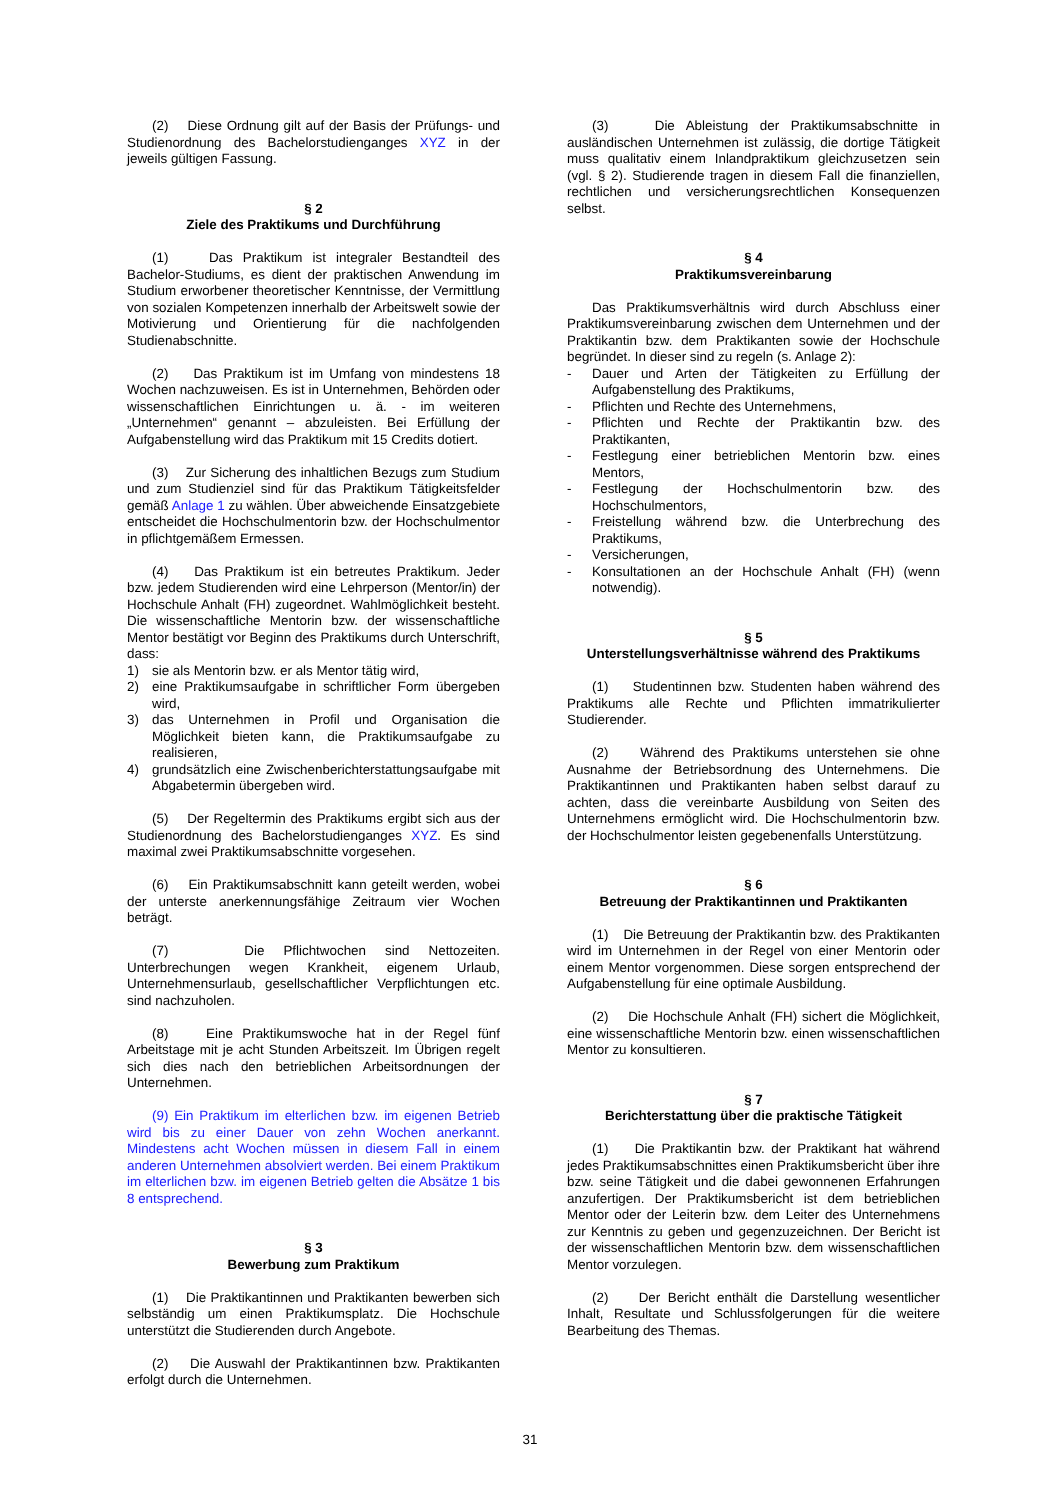(2) Diese Ordnung gilt auf der Basis der Prüfungs- und Studienordnung des Bachelorstudienganges XYZ in der jeweils gültigen Fassung.
§ 2
Ziele des Praktikums und Durchführung
(1) Das Praktikum ist integraler Bestandteil des Bachelor-Studiums, es dient der praktischen Anwendung im Studium erworbener theoretischer Kenntnisse, der Vermittlung von sozialen Kompetenzen innerhalb der Arbeitswelt sowie der Motivierung und Orientierung für die nachfolgenden Studienabschnitte.
(2) Das Praktikum ist im Umfang von mindestens 18 Wochen nachzuweisen. Es ist in Unternehmen, Behörden oder wissenschaftlichen Einrichtungen u. ä. - im weiteren „Unternehmen“ genannt – abzuleisten. Bei Erfüllung der Aufgabenstellung wird das Praktikum mit 15 Credits dotiert.
(3) Zur Sicherung des inhaltlichen Bezugs zum Studium und zum Studienziel sind für das Praktikum Tätigkeitsfelder gemäß Anlage 1 zu wählen. Über abweichende Einsatzgebiete entscheidet die Hochschulmentorin bzw. der Hochschulmentor in pflichtgemäßem Ermessen.
(4) Das Praktikum ist ein betreutes Praktikum. Jeder bzw. jedem Studierenden wird eine Lehrperson (Mentor/in) der Hochschule Anhalt (FH) zugeordnet. Wahlmöglichkeit besteht. Die wissenschaftliche Mentorin bzw. der wissenschaftliche Mentor bestätigt vor Beginn des Praktikums durch Unterschrift, dass:
1) sie als Mentorin bzw. er als Mentor tätig wird,
2) eine Praktikumsaufgabe in schriftlicher Form übergeben wird,
3) das Unternehmen in Profil und Organisation die Möglichkeit bieten kann, die Praktikumsaufgabe zu realisieren,
4) grundsätzlich eine Zwischenberichterstattungsaufgabe mit Abgabetermin übergeben wird.
(5) Der Regeltermin des Praktikums ergibt sich aus der Studienordnung des Bachelorstudienganges XYZ. Es sind maximal zwei Praktikumsabschnitte vorgesehen.
(6) Ein Praktikumsabschnitt kann geteilt werden, wobei der unterste anerkennungsfähige Zeitraum vier Wochen beträgt.
(7) Die Pflichtwochen sind Nettozeiten. Unterbrechungen wegen Krankheit, eigenem Urlaub, Unternehmensurlaub, gesellschaftlicher Verpflichtungen etc. sind nachzuholen.
(8) Eine Praktikumswoche hat in der Regel fünf Arbeitstage mit je acht Stunden Arbeitszeit. Im Übrigen regelt sich dies nach den betrieblichen Arbeitsordnungen der Unternehmen.
(9) Ein Praktikum im elterlichen bzw. im eigenen Betrieb wird bis zu einer Dauer von zehn Wochen anerkannt. Mindestens acht Wochen müssen in diesem Fall in einem anderen Unternehmen absolviert werden. Bei einem Praktikum im elterlichen bzw. im eigenen Betrieb gelten die Absätze 1 bis 8 entsprechend.
§ 3
Bewerbung zum Praktikum
(1) Die Praktikantinnen und Praktikanten bewerben sich selbständig um einen Praktikumsplatz. Die Hochschule unterstützt die Studierenden durch Angebote.
(2) Die Auswahl der Praktikantinnen bzw. Praktikanten erfolgt durch die Unternehmen.
(3) Die Ableistung der Praktikumsabschnitte in ausländischen Unternehmen ist zulässig, die dortige Tätigkeit muss qualitativ einem Inlandpraktikum gleichzusetzen sein (vgl. § 2). Studierende tragen in diesem Fall die finanziellen, rechtlichen und versicherungsrechtlichen Konsequenzen selbst.
§ 4
Praktikumsvereinbarung
Das Praktikumsverhältnis wird durch Abschluss einer Praktikumsvereinbarung zwischen dem Unternehmen und der Praktikantin bzw. dem Praktikanten sowie der Hochschule begründet. In dieser sind zu regeln (s. Anlage 2):
- Dauer und Arten der Tätigkeiten zu Erfüllung der Aufgabenstellung des Praktikums,
- Pflichten und Rechte des Unternehmens,
- Pflichten und Rechte der Praktikantin bzw. des Praktikanten,
- Festlegung einer betrieblichen Mentorin bzw. eines Mentors,
- Festlegung der Hochschulmentorin bzw. des Hochschulmentors,
- Freistellung während bzw. die Unterbrechung des Praktikums,
- Versicherungen,
- Konsultationen an der Hochschule Anhalt (FH) (wenn notwendig).
§ 5
Unterstellungsverhältnisse während des Praktikums
(1) Studentinnen bzw. Studenten haben während des Praktikums alle Rechte und Pflichten immatrikulierter Studierender.
(2) Während des Praktikums unterstehen sie ohne Ausnahme der Betriebsordnung des Unternehmens. Die Praktikantinnen und Praktikanten haben selbst darauf zu achten, dass die vereinbarte Ausbildung von Seiten des Unternehmens ermöglicht wird. Die Hochschulmentorin bzw. der Hochschulmentor leisten gegebenenfalls Unterstützung.
§ 6
Betreuung der Praktikantinnen und Praktikanten
(1) Die Betreuung der Praktikantin bzw. des Praktikanten wird im Unternehmen in der Regel von einer Mentorin oder einem Mentor vorgenommen. Diese sorgen entsprechend der Aufgabenstellung für eine optimale Ausbildung.
(2) Die Hochschule Anhalt (FH) sichert die Möglichkeit, eine wissenschaftliche Mentorin bzw. einen wissenschaftlichen Mentor zu konsultieren.
§ 7
Berichterstattung über die praktische Tätigkeit
(1) Die Praktikantin bzw. der Praktikant hat während jedes Praktikumsabschnittes einen Praktikumsbericht über ihre bzw. seine Tätigkeit und die dabei gewonnenen Erfahrungen anzufertigen. Der Praktikumsbericht ist dem betrieblichen Mentor oder der Leiterin bzw. dem Leiter des Unternehmens zur Kenntnis zu geben und gegenzuzeichnen. Der Bericht ist der wissenschaftlichen Mentorin bzw. dem wissenschaftlichen Mentor vorzulegen.
(2) Der Bericht enthält die Darstellung wesentlicher Inhalt, Resultate und Schlussfolgerungen für die weitere Bearbeitung des Themas.
31